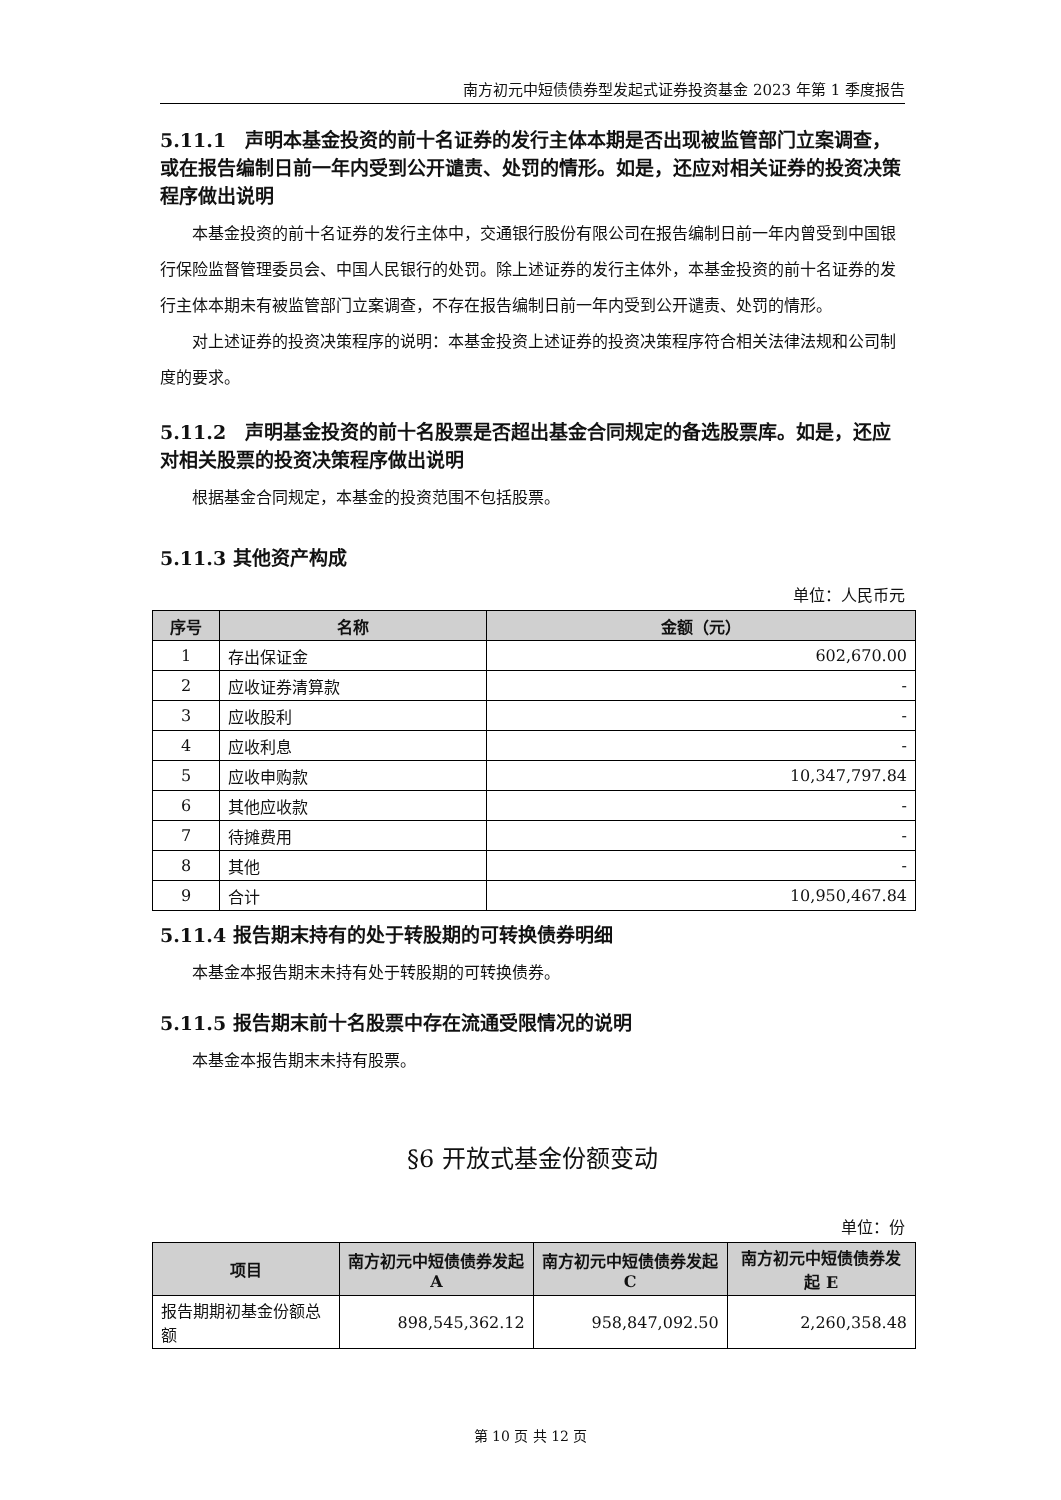南方初元中短债债券型发起式证券投资基金 2023 年第 1 季度报告
5.11.1　声明本基金投资的前十名证券的发行主体本期是否出现被监管部门立案调查，或在报告编制日前一年内受到公开谴责、处罚的情形。如是，还应对相关证券的投资决策程序做出说明
本基金投资的前十名证券的发行主体中，交通银行股份有限公司在报告编制日前一年内曾受到中国银行保险监督管理委员会、中国人民银行的处罚。除上述证券的发行主体外，本基金投资的前十名证券的发行主体本期未有被监管部门立案调查，不存在报告编制日前一年内受到公开谴责、处罚的情形。
对上述证券的投资决策程序的说明：本基金投资上述证券的投资决策程序符合相关法律法规和公司制度的要求。
5.11.2　声明基金投资的前十名股票是否超出基金合同规定的备选股票库。如是，还应对相关股票的投资决策程序做出说明
根据基金合同规定，本基金的投资范围不包括股票。
5.11.3 其他资产构成
单位：人民币元
| 序号 | 名称 | 金额（元） |
| --- | --- | --- |
| 1 | 存出保证金 | 602,670.00 |
| 2 | 应收证券清算款 | - |
| 3 | 应收股利 | - |
| 4 | 应收利息 | - |
| 5 | 应收申购款 | 10,347,797.84 |
| 6 | 其他应收款 | - |
| 7 | 待摊费用 | - |
| 8 | 其他 | - |
| 9 | 合计 | 10,950,467.84 |
5.11.4 报告期末持有的处于转股期的可转换债券明细
本基金本报告期末未持有处于转股期的可转换债券。
5.11.5 报告期末前十名股票中存在流通受限情况的说明
本基金本报告期末未持有股票。
§6 开放式基金份额变动
单位：份
| 项目 | 南方初元中短债债券发起 A | 南方初元中短债债券发起 C | 南方初元中短债债券发起 E |
| --- | --- | --- | --- |
| 报告期期初基金份额总额 | 898,545,362.12 | 958,847,092.50 | 2,260,358.48 |
第 10 页 共 12 页